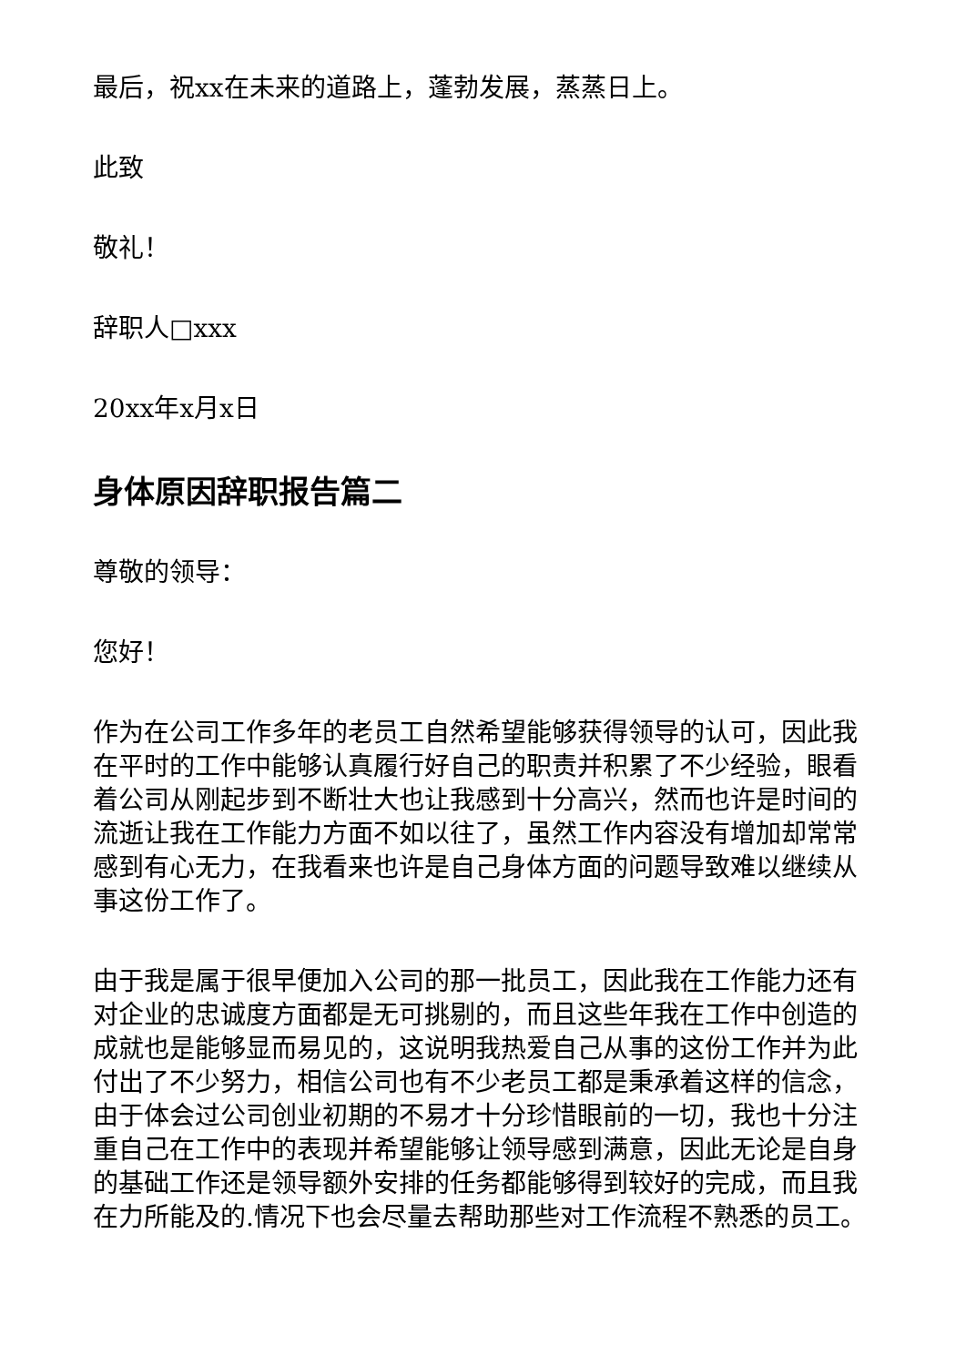最后，祝xx在未来的道路上，蓬勃发展，蒸蒸日上。
此致
敬礼！
辞职人□xxx
20xx年x月x日
身体原因辞职报告篇二
尊敬的领导：
您好！
作为在公司工作多年的老员工自然希望能够获得领导的认可，因此我在平时的工作中能够认真履行好自己的职责并积累了不少经验，眼看着公司从刚起步到不断壮大也让我感到十分高兴，然而也许是时间的流逝让我在工作能力方面不如以往了，虽然工作内容没有增加却常常感到有心无力，在我看来也许是自己身体方面的问题导致难以继续从事这份工作了。
由于我是属于很早便加入公司的那一批员工，因此我在工作能力还有对企业的忠诚度方面都是无可挑剔的，而且这些年我在工作中创造的成就也是能够显而易见的，这说明我热爱自己从事的这份工作并为此付出了不少努力，相信公司也有不少老员工都是秉承着这样的信念，由于体会过公司创业初期的不易才十分珍惜眼前的一切，我也十分注重自己在工作中的表现并希望能够让领导感到满意，因此无论是自身的基础工作还是领导额外安排的任务都能够得到较好的完成，而且我在力所能及的.情况下也会尽量去帮助那些对工作流程不熟悉的员工。